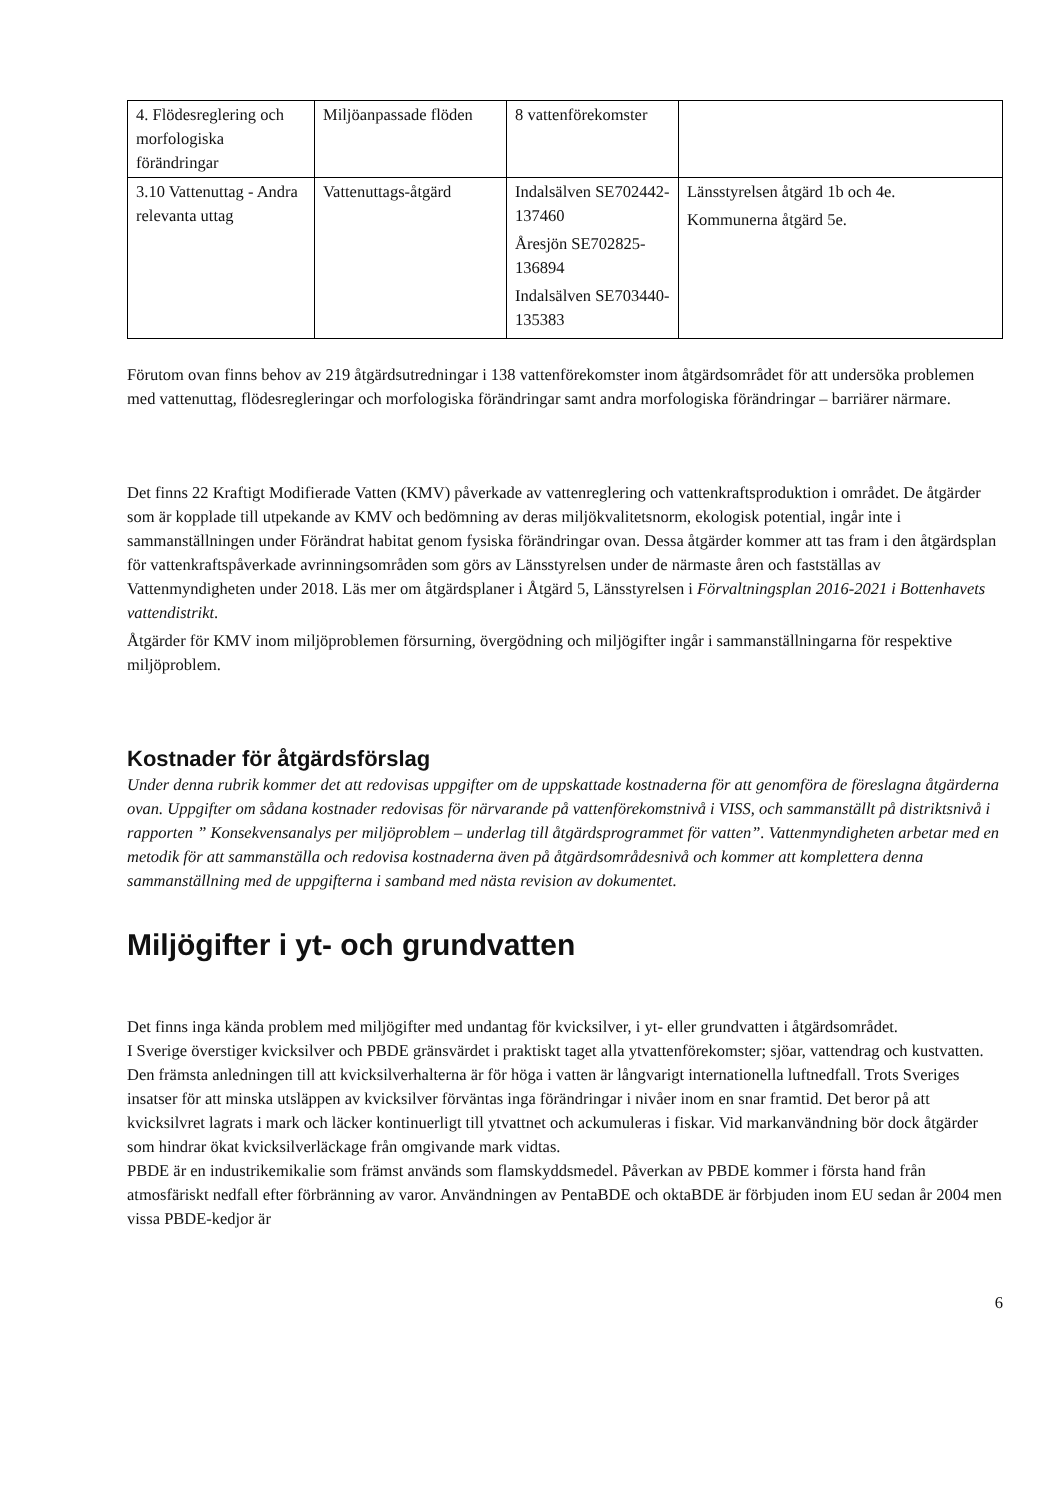| 4. Flödesreglering och morfologiska förändringar | Miljöanpassade flöden | 8 vattenförekomster | |
| 3.10 Vattenuttag - Andra relevanta uttag | Vattenuttags-åtgärd | Indalsälven SE702442-137460 Åresjön SE702825-136894 Indalsälven SE703440-135383 | Länsstyrelsen åtgärd 1b och 4e. Kommunerna åtgärd 5e. |
Förutom ovan finns behov av 219 åtgärdsutredningar i 138 vattenförekomster inom åtgärdsområdet för att undersöka problemen med vattenuttag, flödesregleringar och morfologiska förändringar samt andra morfologiska förändringar – barriärer närmare.
Det finns 22 Kraftigt Modifierade Vatten (KMV) påverkade av vattenreglering och vattenkraftsproduktion i området. De åtgärder som är kopplade till utpekande av KMV och bedömning av deras miljökvalitetsnorm, ekologisk potential, ingår inte i sammanställningen under Förändrat habitat genom fysiska förändringar ovan. Dessa åtgärder kommer att tas fram i den åtgärdsplan för vattenkraftspåverkade avrinningsområden som görs av Länsstyrelsen under de närmaste åren och fastställas av Vattenmyndigheten under 2018. Läs mer om åtgärdsplaner i Åtgärd 5, Länsstyrelsen i Förvaltningsplan 2016-2021 i Bottenhavets vattendistrikt.
Åtgärder för KMV inom miljöproblemen försurning, övergödning och miljögifter ingår i sammanställningarna för respektive miljöproblem.
Kostnader för åtgärdsförslag
Under denna rubrik kommer det att redovisas uppgifter om de uppskattade kostnaderna för att genomföra de föreslagna åtgärderna ovan. Uppgifter om sådana kostnader redovisas för närvarande på vattenförekomstnivå i VISS, och sammanställt på distriktsnivå i rapporten ” Konsekvensanalys per miljöproblem – underlag till åtgärdsprogrammet för vatten”. Vattenmyndigheten arbetar med en metodik för att sammanställa och redovisa kostnaderna även på åtgärdsområdesnivå och kommer att komplettera denna sammanställning med de uppgifterna i samband med nästa revision av dokumentet.
Miljögifter i yt- och grundvatten
Det finns inga kända problem med miljögifter med undantag för kvicksilver, i yt- eller grundvatten i åtgärdsområdet.
I Sverige överstiger kvicksilver och PBDE gränsvärdet i praktiskt taget alla ytvattenförekomster; sjöar, vattendrag och kustvatten. Den främsta anledningen till att kvicksilverhalterna är för höga i vatten är långvarigt internationella luftnedfall. Trots Sveriges insatser för att minska utsläppen av kvicksilver förväntas inga förändringar i nivåer inom en snar framtid. Det beror på att kvicksilvret lagrats i mark och läcker kontinuerligt till ytvattnet och ackumuleras i fiskar. Vid markanvändning bör dock åtgärder som hindrar ökat kvicksilverläckage från omgivande mark vidtas.
PBDE är en industrikemikalie som främst används som flamskyddsmedel. Påverkan av PBDE kommer i första hand från atmosfäriskt nedfall efter förbränning av varor. Användningen av PentaBDE och oktaBDE är förbjuden inom EU sedan år 2004 men vissa PBDE-kedjor är
6